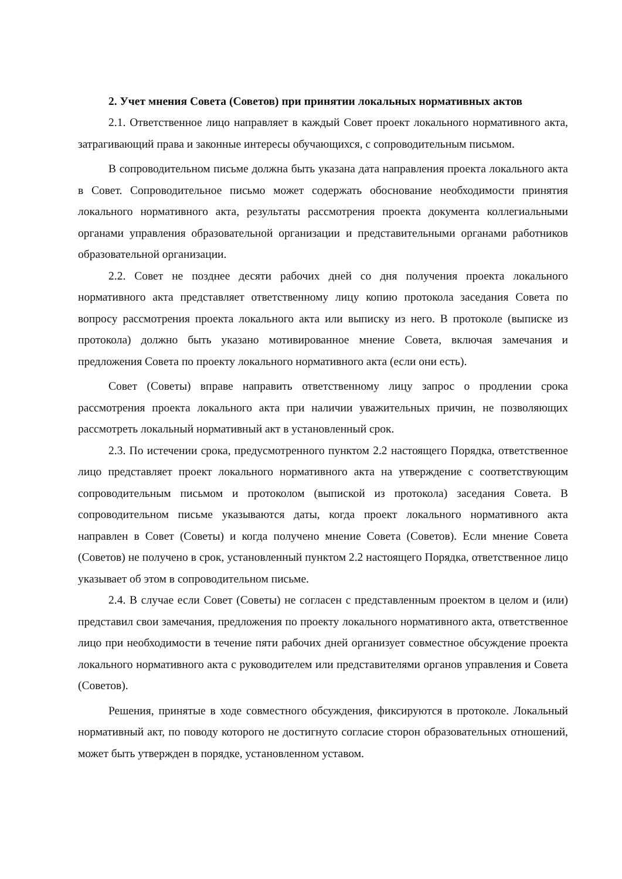2. Учет мнения Совета (Советов) при принятии локальных нормативных актов
2.1. Ответственное лицо направляет в каждый Совет проект локального нормативного акта, затрагивающий права и законные интересы обучающихся, с сопроводительным письмом.
В сопроводительном письме должна быть указана дата направления проекта локального акта в Совет. Сопроводительное письмо может содержать обоснование необходимости принятия локального нормативного акта, результаты рассмотрения проекта документа коллегиальными органами управления образовательной организации и представительными органами работников образовательной организации.
2.2. Совет не позднее десяти рабочих дней со дня получения проекта локального нормативного акта представляет ответственному лицу копию протокола заседания Совета по вопросу рассмотрения проекта локального акта или выписку из него. В протоколе (выписке из протокола) должно быть указано мотивированное мнение Совета, включая замечания и предложения Совета по проекту локального нормативного акта (если они есть).
Совет (Советы) вправе направить ответственному лицу запрос о продлении срока рассмотрения проекта локального акта при наличии уважительных причин, не позволяющих рассмотреть локальный нормативный акт в установленный срок.
2.3. По истечении срока, предусмотренного пунктом 2.2 настоящего Порядка, ответственное лицо представляет проект локального нормативного акта на утверждение с соответствующим сопроводительным письмом и протоколом (выпиской из протокола) заседания Совета. В сопроводительном письме указываются даты, когда проект локального нормативного акта направлен в Совет (Советы) и когда получено мнение Совета (Советов). Если мнение Совета (Советов) не получено в срок, установленный пунктом 2.2 настоящего Порядка, ответственное лицо указывает об этом в сопроводительном письме.
2.4. В случае если Совет (Советы) не согласен с представленным проектом в целом и (или) представил свои замечания, предложения по проекту локального нормативного акта, ответственное лицо при необходимости в течение пяти рабочих дней организует совместное обсуждение проекта локального нормативного акта с руководителем или представителями органов управления и Совета (Советов).
Решения, принятые в ходе совместного обсуждения, фиксируются в протоколе. Локальный нормативный акт, по поводу которого не достигнуто согласие сторон образовательных отношений, может быть утвержден в порядке, установленном уставом.